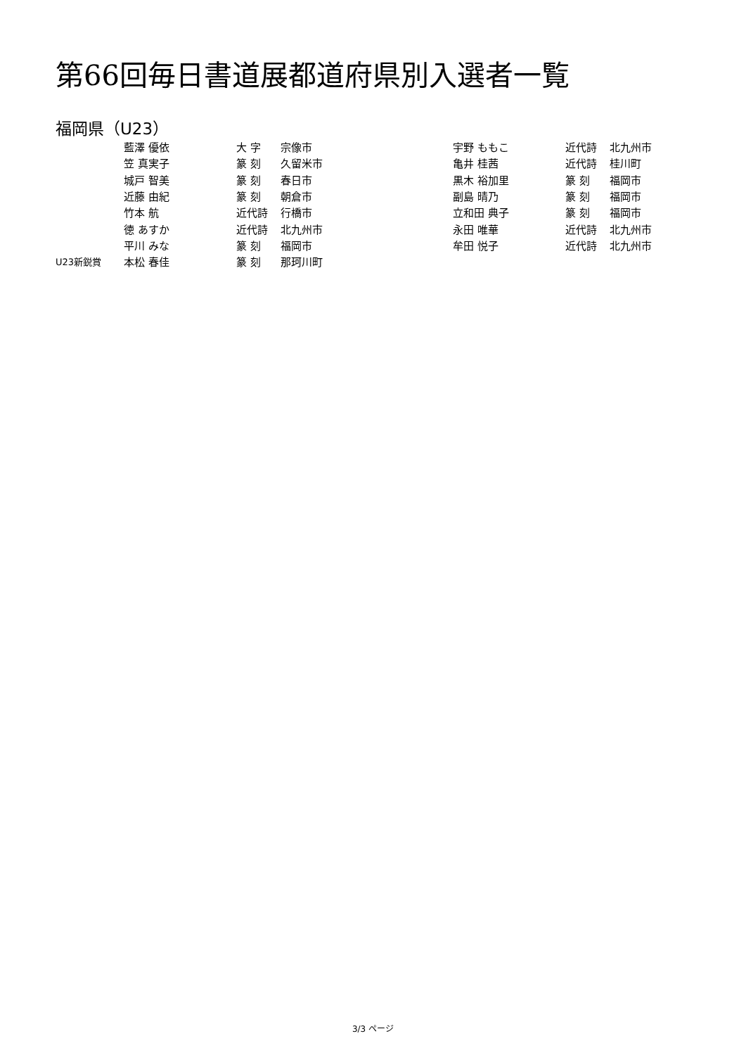第66回毎日書道展都道府県別入選者一覧
福岡県（U23）
| | 藍澤 優依 | 大 字 | 宗像市 | 宇野 ももこ | 近代詩 | 北九州市 |
| | 笠 真実子 | 篆 刻 | 久留米市 | 亀井 桂茜 | 近代詩 | 桂川町 |
| | 城戸 智美 | 篆 刻 | 春日市 | 黒木 裕加里 | 篆 刻 | 福岡市 |
| | 近藤 由紀 | 篆 刻 | 朝倉市 | 副島 晴乃 | 篆 刻 | 福岡市 |
| | 竹本 航 | 近代詩 | 行橋市 | 立和田 典子 | 篆 刻 | 福岡市 |
| | 徳 あすか | 近代詩 | 北九州市 | 永田 唯華 | 近代詩 | 北九州市 |
| | 平川 みな | 篆 刻 | 福岡市 | 牟田 悦子 | 近代詩 | 北九州市 |
| U23新鋭賞 | 本松 春佳 | 篆 刻 | 那珂川町 | | | |
3/3 ページ